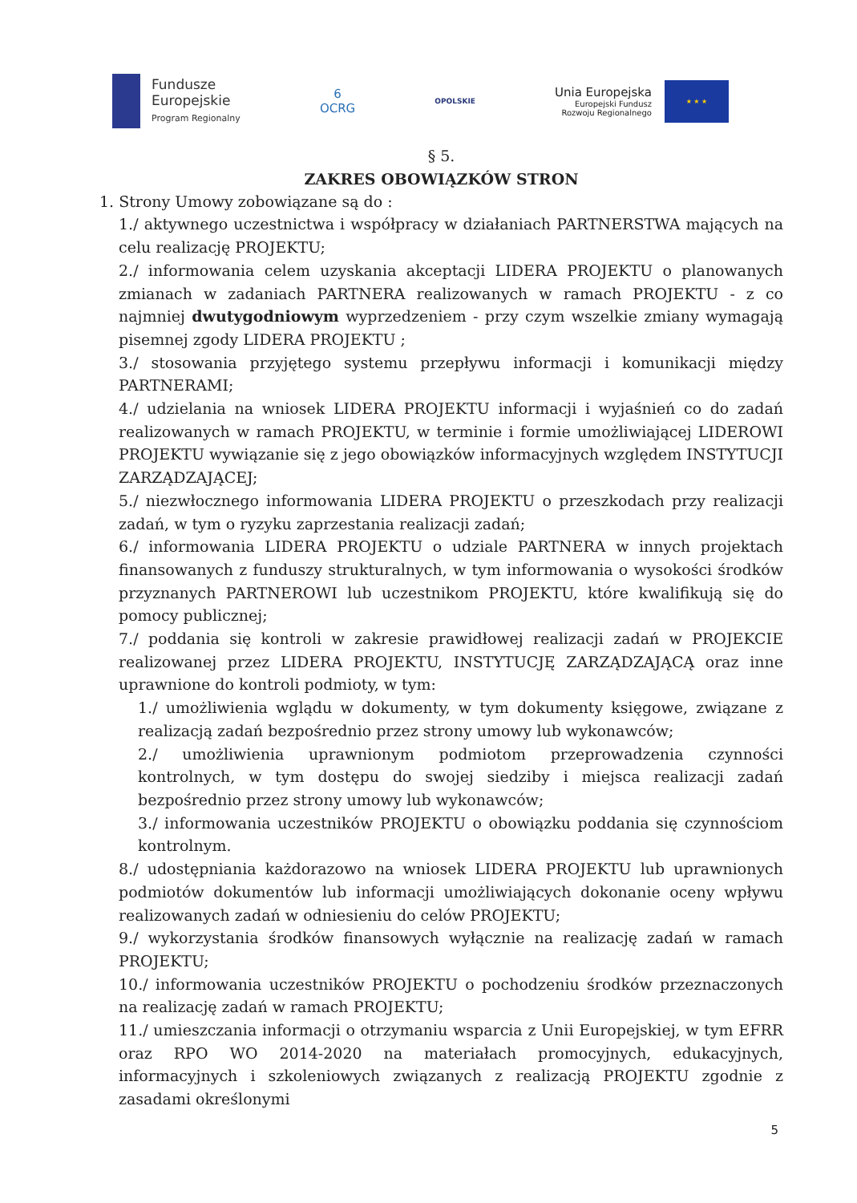Fundusze
Europejskie
Program Regionalny
6
OCRG
OPOLSKIE
Unia Europejska
Europejski Fundusz
Rozwoju Regionalnego
★ ★ ★
§ 5.
ZAKRES OBOWIĄZKÓW STRON
1. Strony Umowy zobowiązane są do :
1./ aktywnego uczestnictwa i współpracy w działaniach PARTNERSTWA mających na celu realizację PROJEKTU;
2./ informowania celem uzyskania akceptacji LIDERA PROJEKTU o planowanych zmianach w zadaniach PARTNERA realizowanych w ramach PROJEKTU - z co najmniej dwutygodniowym wyprzedzeniem - przy czym wszelkie zmiany wymagają pisemnej zgody LIDERA PROJEKTU ;
3./ stosowania przyjętego systemu przepływu informacji i komunikacji między PARTNERAMI;
4./ udzielania na wniosek LIDERA PROJEKTU informacji i wyjaśnień co do zadań realizowanych w ramach PROJEKTU, w terminie i formie umożliwiającej LIDEROWI PROJEKTU wywiązanie się z jego obowiązków informacyjnych względem INSTYTUCJI ZARZĄDZAJĄCEJ;
5./ niezwłocznego informowania LIDERA PROJEKTU o przeszkodach przy realizacji zadań, w tym o ryzyku zaprzestania realizacji zadań;
6./ informowania LIDERA PROJEKTU o udziale PARTNERA w innych projektach finansowanych z funduszy strukturalnych, w tym informowania o wysokości środków przyznanych PARTNEROWI lub uczestnikom PROJEKTU, które kwalifikują się do pomocy publicznej;
7./ poddania się kontroli w zakresie prawidłowej realizacji zadań w PROJEKCIE realizowanej przez LIDERA PROJEKTU, INSTYTUCJĘ ZARZĄDZAJĄCĄ oraz inne uprawnione do kontroli podmioty, w tym:
1./ umożliwienia wglądu w dokumenty, w tym dokumenty księgowe, związane z realizacją zadań bezpośrednio przez strony umowy lub wykonawców;
2./ umożliwienia uprawnionym podmiotom przeprowadzenia czynności kontrolnych, w tym dostępu do swojej siedziby i miejsca realizacji zadań bezpośrednio przez strony umowy lub wykonawców;
3./ informowania uczestników PROJEKTU o obowiązku poddania się czynnościom kontrolnym.
8./ udostępniania każdorazowo na wniosek LIDERA PROJEKTU lub uprawnionych podmiotów dokumentów lub informacji umożliwiających dokonanie oceny wpływu realizowanych zadań w odniesieniu do celów PROJEKTU;
9./ wykorzystania środków finansowych wyłącznie na realizację zadań w ramach PROJEKTU;
10./ informowania uczestników PROJEKTU o pochodzeniu środków przeznaczonych na realizację zadań w ramach PROJEKTU;
11./ umieszczania informacji o otrzymaniu wsparcia z Unii Europejskiej, w tym EFRR oraz RPO WO 2014-2020 na materiałach promocyjnych, edukacyjnych, informacyjnych i szkoleniowych związanych z realizacją PROJEKTU zgodnie z zasadami określonymi
5